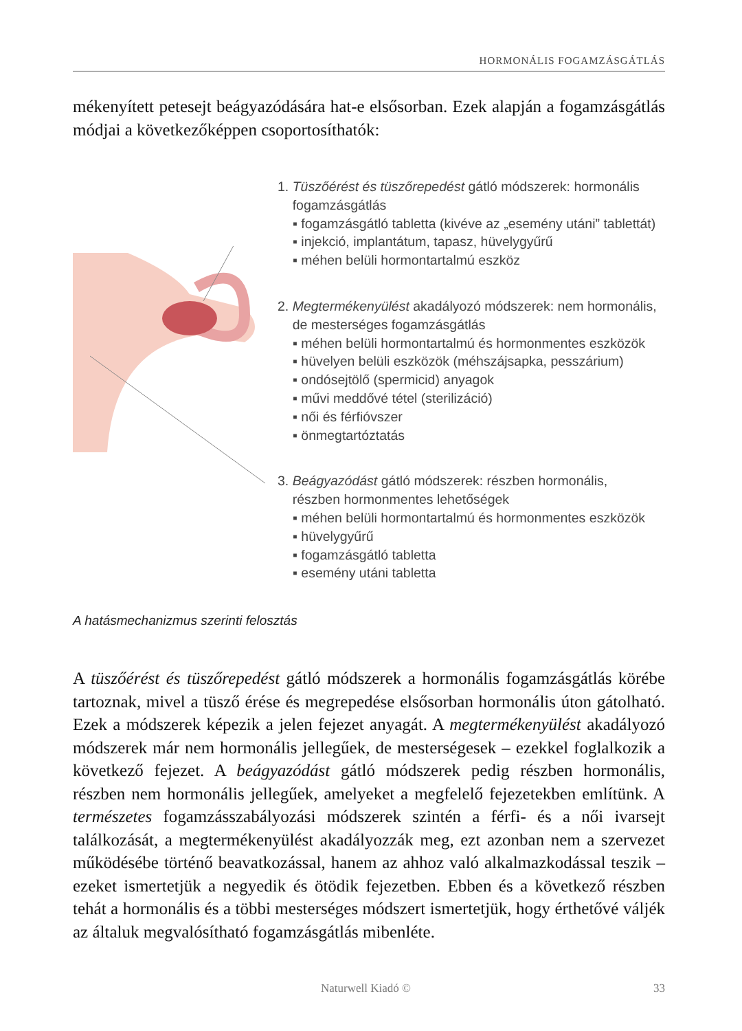HORMONÁLIS FOGAMZÁSGÁTLÁS
mékenyített petesejt beágyazódására hat-e elsősorban. Ezek alapján a fogamzásgátlás módjai a következőképpen csoportosíthatók:
1. Tüszőérést és tüszőrepedést gátló módszerek: hormonális
fogamzásgátlás
▪ fogamzásgátló tabletta (kivéve az „esemény utáni” tablettát)
▪ injekció, implantátum, tapasz, hüvelygyűrű
▪ méhen belüli hormontartalmú eszköz
2. Megtermékenyülést akadályozó módszerek: nem hormonális,
de mesterséges fogamzásgátlás
▪ méhen belüli hormontartalmú és hormonmentes eszközök
▪ hüvelyen belüli eszközök (méhszájsapka, pesszárium)
▪ ondósejtölő (spermicid) anyagok
▪ művi meddővé tétel (sterilizáció)
▪ női és férfióvszer
▪ önmegtartóztatás
3. Beágyazódást gátló módszerek: részben hormonális,
részben hormonmentes lehetőségek
▪ méhen belüli hormontartalmú és hormonmentes eszközök
▪ hüvelygyűrű
▪ fogamzásgátló tabletta
▪ esemény utáni tabletta
A hatásmechanizmus szerinti felosztás
A tüszőérést és tüszőrepedést gátló módszerek a hormonális fogamzásgátlás körébe tartoznak, mivel a tüsző érése és megrepedése elsősorban hormonális úton gátolható. Ezek a módszerek képezik a jelen fejezet anyagát. A megtermékenyülést akadályozó módszerek már nem hormonális jellegűek, de mesterségesek – ezekkel foglalkozik a következő fejezet. A beágyazódást gátló módszerek pedig részben hormonális, részben nem hormonális jellegűek, amelyeket a megfelelő fejezetekben említünk. A természetes fogamzásszabályozási módszerek szintén a férfi- és a női ivarsejt találkozását, a megtermékenyülést akadályozzák meg, ezt azonban nem a szervezet működésébe történő beavatkozással, hanem az ahhoz való alkalmazkodással teszik – ezeket ismertetjük a negyedik és ötödik fejezetben. Ebben és a következő részben tehát a hormonális és a többi mesterséges módszert ismertetjük, hogy érthetővé váljék az általuk megvalósítható fogamzásgátlás mibenléte.
Naturwell Kiadó © 33